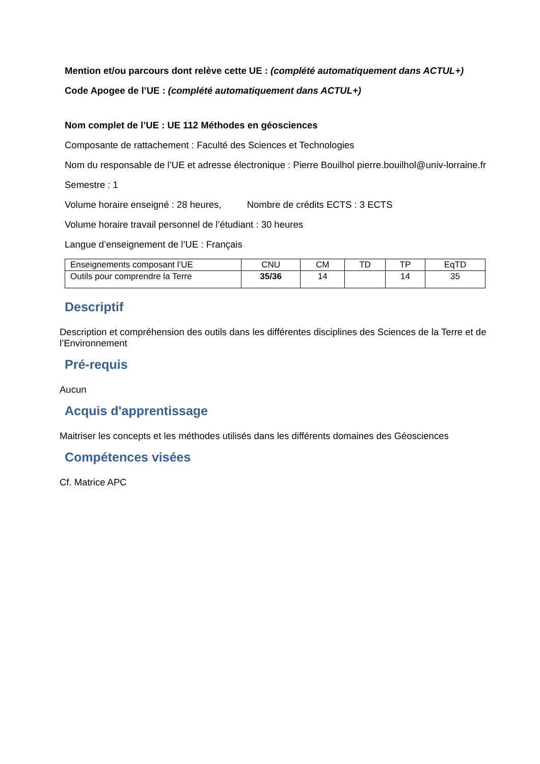Mention et/ou parcours dont relève cette UE : (complété automatiquement dans ACTUL+)
Code Apogee de l’UE : (complété automatiquement dans ACTUL+)
Nom complet de l’UE : UE 112 Méthodes en géosciences
Composante de rattachement : Faculté des Sciences et Technologies
Nom du responsable de l’UE et adresse électronique : Pierre Bouilhol pierre.bouilhol@univ-lorraine.fr
Semestre : 1
Volume horaire enseigné : 28 heures, Nombre de crédits ECTS : 3 ECTS
Volume horaire travail personnel de l’étudiant : 30 heures
Langue d’enseignement de l’UE : Français
| Enseignements composant l’UE | CNU | CM | TD | TP | EqTD |
| Outils pour comprendre la Terre | 35/36 | 14 | | 14 | 35 |
Descriptif
Description et compréhension des outils dans les différentes disciplines des Sciences de la Terre et de l’Environnement
Pré-requis
Aucun
Acquis d'apprentissage
Maitriser les concepts et les méthodes utilisés dans les différents domaines des Géosciences
Compétences visées
Cf. Matrice APC